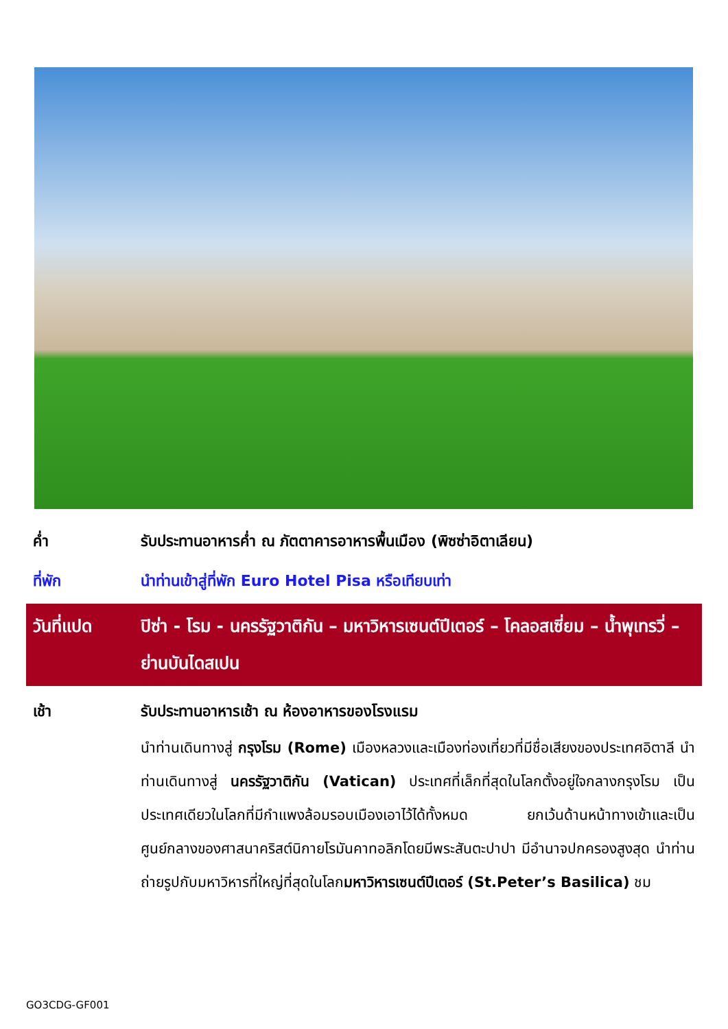ค่ำ รับประทานอาหารค่ำ ณ ภัตตาคารอาหารพื้นเมือง (พิซซ่าอิตาเลียน)
ที่พัก นำท่านเข้าสู่ที่พัก Euro Hotel Pisa หรือเทียบเท่า
วันที่แปด ปิซ่า - โรม - นครรัฐวาติกัน – มหาวิหารเซนต์ปีเตอร์ – โคลอสเซี่ยม – น้ำพุเทรวี่ – ย่านบันไดสเปน
เช้า รับประทานอาหารเช้า ณ ห้องอาหารของโรงแรม
นำท่านเดินทางสู่ กรุงโรม (Rome) เมืองหลวงและเมืองท่องเที่ยวที่มีชื่อเสียงของประเทศอิตาลี นำท่านเดินทางสู่ นครรัฐวาติกัน (Vatican) ประเทศที่เล็กที่สุดในโลกตั้งอยู่ใจกลางกรุงโรม เป็นประเทศเดียวในโลกที่มีกำแพงล้อมรอบเมืองเอาไว้ได้ทั้งหมด ยกเว้นด้านหน้าทางเข้าและเป็นศูนย์กลางของศาสนาคริสต์นิกายโรมันคาทอลิกโดยมีพระสันตะปาปา มีอำนาจปกครองสูงสุด นำท่านถ่ายรูปกับมหาวิหารที่ใหญ่ที่สุดในโลกมหาวิหารเซนต์ปีเตอร์ (St.Peter’s Basilica) ชม
GO3CDG-GF001